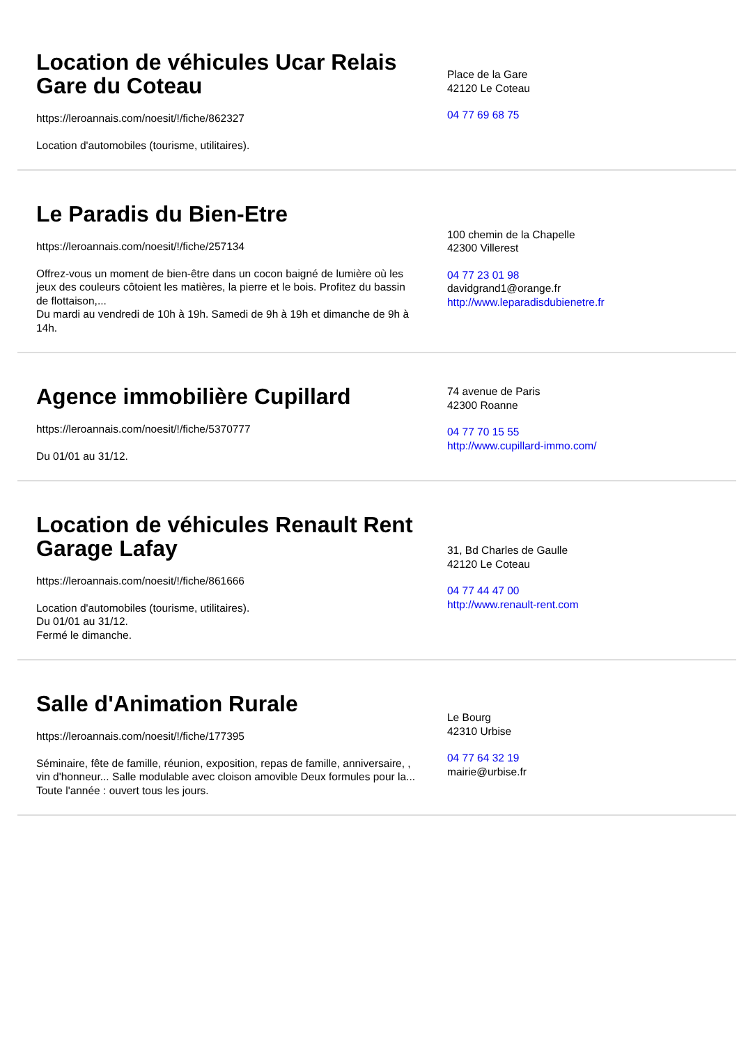Location de véhicules Ucar Relais Gare du Coteau
https://leroannais.com/noesit/!/fiche/862327
Location d'automobiles (tourisme, utilitaires).
Place de la Gare
42120 Le Coteau
04 77 69 68 75
Le Paradis du Bien-Etre
https://leroannais.com/noesit/!/fiche/257134
Offrez-vous un moment de bien-être dans un cocon baigné de lumière où les jeux des couleurs côtoient les matières, la pierre et le bois. Profitez du bassin de flottaison,...
Du mardi au vendredi de 10h à 19h. Samedi de 9h à 19h et dimanche de 9h à 14h.
100 chemin de la Chapelle
42300 Villerest
04 77 23 01 98
davidgrand1@orange.fr
http://www.leparadisdubienetre.fr
Agence immobilière Cupillard
https://leroannais.com/noesit/!/fiche/5370777
Du 01/01 au 31/12.
74 avenue de Paris
42300 Roanne
04 77 70 15 55
http://www.cupillard-immo.com/
Location de véhicules Renault Rent Garage Lafay
https://leroannais.com/noesit/!/fiche/861666
Location d'automobiles (tourisme, utilitaires).
Du 01/01 au 31/12.
Fermé le dimanche.
31, Bd Charles de Gaulle
42120 Le Coteau
04 77 44 47 00
http://www.renault-rent.com
Salle d'Animation Rurale
https://leroannais.com/noesit/!/fiche/177395
Séminaire, fête de famille, réunion, exposition, repas de famille, anniversaire, , vin d'honneur... Salle modulable avec cloison amovible Deux formules pour la...
Toute l'année : ouvert tous les jours.
Le Bourg
42310 Urbise
04 77 64 32 19
mairie@urbise.fr